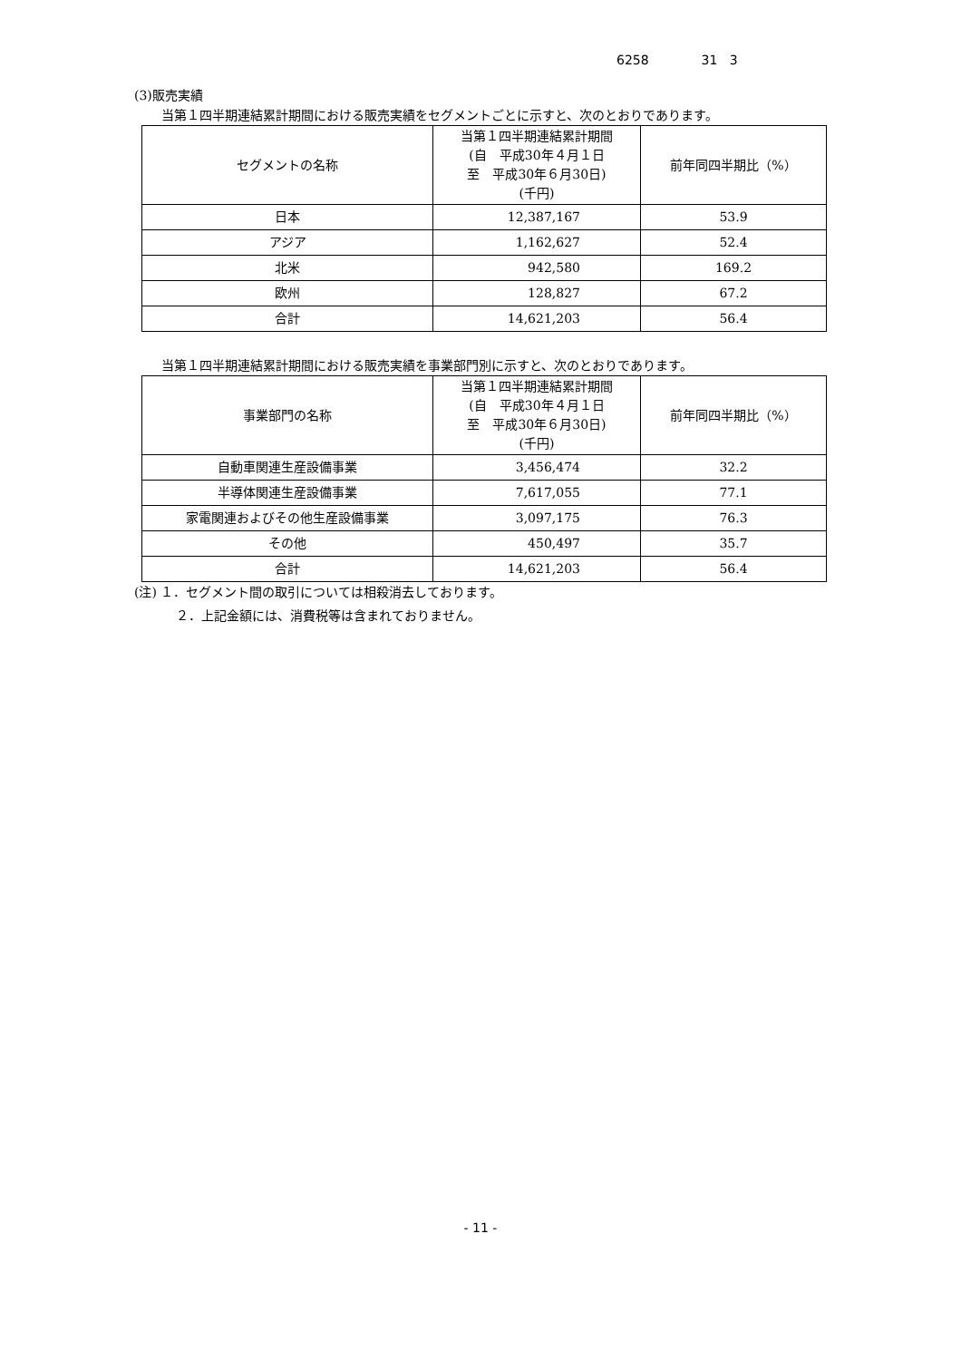6258 31 3
(3)販売実績
当第１四半期連結累計期間における販売実績をセグメントごとに示すと、次のとおりであります。
| セグメントの名称 | 当第１四半期連結累計期間 (自 平成30年４月１日 至 平成30年６月30日) (千円) | 前年同四半期比（%） |
| 日本 | 12,387,167 | 53.9 |
| アジア | 1,162,627 | 52.4 |
| 北米 | 942,580 | 169.2 |
| 欧州 | 128,827 | 67.2 |
| 合計 | 14,621,203 | 56.4 |
当第１四半期連結累計期間における販売実績を事業部門別に示すと、次のとおりであります。
| 事業部門の名称 | 当第１四半期連結累計期間 (自 平成30年４月１日 至 平成30年６月30日) (千円) | 前年同四半期比（%） |
| 自動車関連生産設備事業 | 3,456,474 | 32.2 |
| 半導体関連生産設備事業 | 7,617,055 | 77.1 |
| 家電関連およびその他生産設備事業 | 3,097,175 | 76.3 |
| その他 | 450,497 | 35.7 |
| 合計 | 14,621,203 | 56.4 |
(注) １．セグメント間の取引については相殺消去しております。
２．上記金額には、消費税等は含まれておりません。
- 11 -